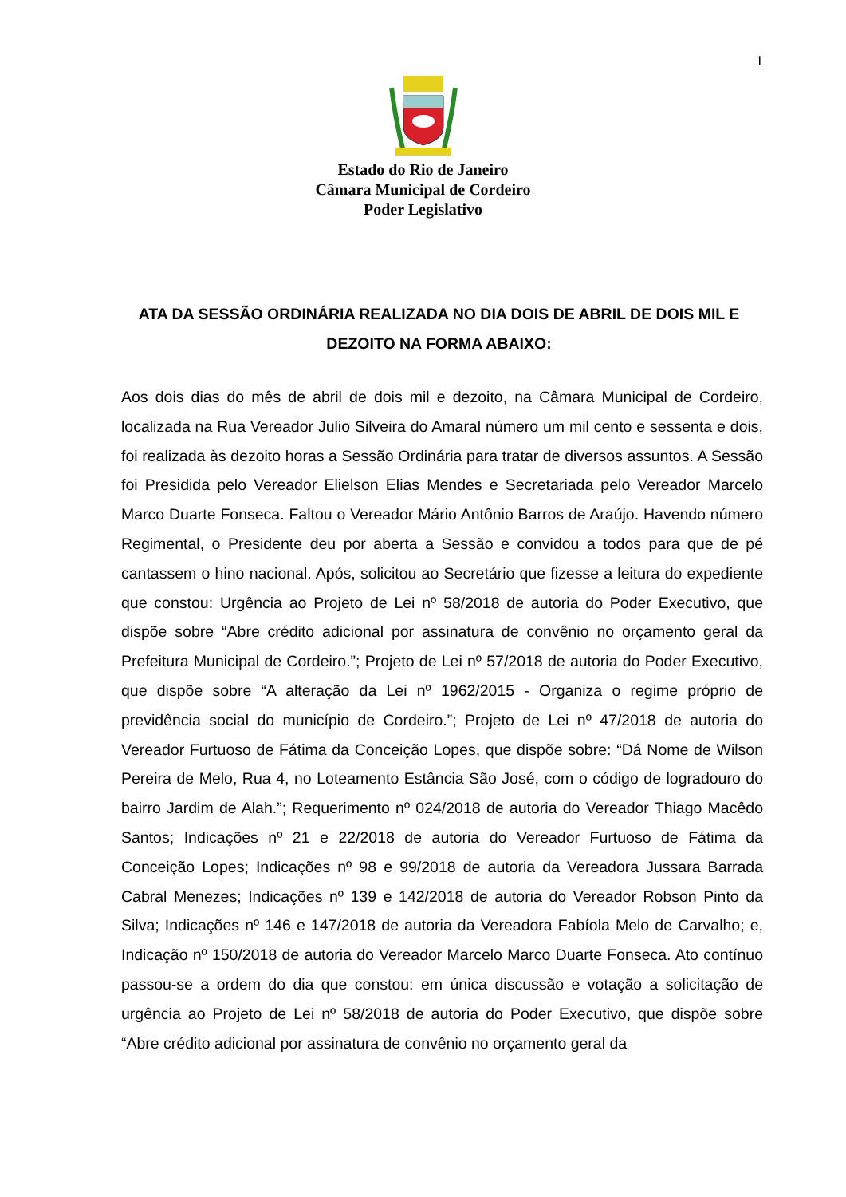1
Estado do Rio de Janeiro
Câmara Municipal de Cordeiro
Poder Legislativo
ATA DA SESSÃO ORDINÁRIA REALIZADA NO DIA DOIS DE ABRIL DE DOIS MIL E DEZOITO NA FORMA ABAIXO:
Aos dois dias do mês de abril de dois mil e dezoito, na Câmara Municipal de Cordeiro, localizada na Rua Vereador Julio Silveira do Amaral número um mil cento e sessenta e dois, foi realizada às dezoito horas a Sessão Ordinária para tratar de diversos assuntos. A Sessão foi Presidida pelo Vereador Elielson Elias Mendes e Secretariada pelo Vereador Marcelo Marco Duarte Fonseca. Faltou o Vereador Mário Antônio Barros de Araújo. Havendo número Regimental, o Presidente deu por aberta a Sessão e convidou a todos para que de pé cantassem o hino nacional. Após, solicitou ao Secretário que fizesse a leitura do expediente que constou: Urgência ao Projeto de Lei nº 58/2018 de autoria do Poder Executivo, que dispõe sobre “Abre crédito adicional por assinatura de convênio no orçamento geral da Prefeitura Municipal de Cordeiro.”; Projeto de Lei nº 57/2018 de autoria do Poder Executivo, que dispõe sobre “A alteração da Lei nº 1962/2015 - Organiza o regime próprio de previdência social do município de Cordeiro.”; Projeto de Lei nº 47/2018 de autoria do Vereador Furtuoso de Fátima da Conceição Lopes, que dispõe sobre: “Dá Nome de Wilson Pereira de Melo, Rua 4, no Loteamento Estância São José, com o código de logradouro do bairro Jardim de Alah.”; Requerimento nº 024/2018 de autoria do Vereador Thiago Macêdo Santos; Indicações nº 21 e 22/2018 de autoria do Vereador Furtuoso de Fátima da Conceição Lopes; Indicações nº 98 e 99/2018 de autoria da Vereadora Jussara Barrada Cabral Menezes; Indicações nº 139 e 142/2018 de autoria do Vereador Robson Pinto da Silva; Indicações nº 146 e 147/2018 de autoria da Vereadora Fabíola Melo de Carvalho; e, Indicação nº 150/2018 de autoria do Vereador Marcelo Marco Duarte Fonseca. Ato contínuo passou-se a ordem do dia que constou: em única discussão e votação a solicitação de urgência ao Projeto de Lei nº 58/2018 de autoria do Poder Executivo, que dispõe sobre “Abre crédito adicional por assinatura de convênio no orçamento geral da